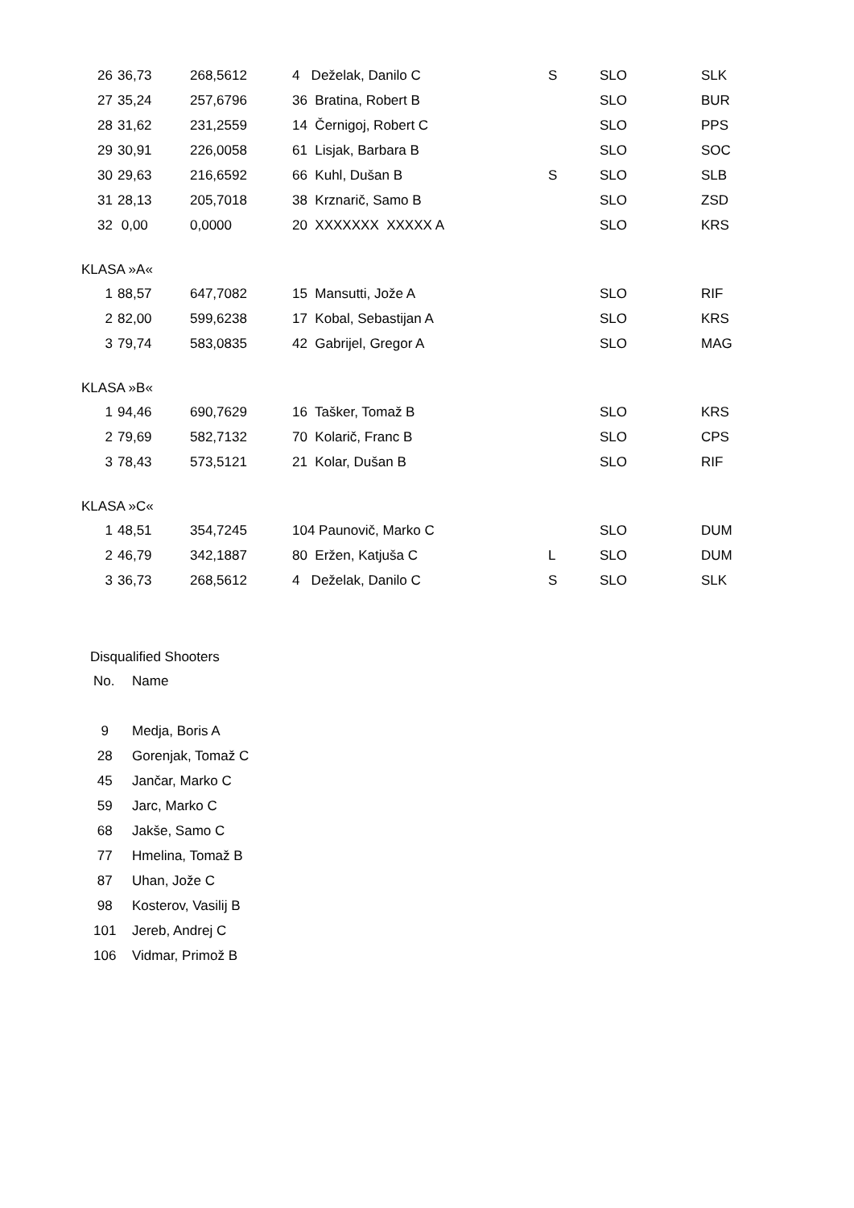| 26 | 36,73 | 268,5612 | 4 Deželak, Danilo C | S | SLO | SLK |
| 27 | 35,24 | 257,6796 | 36 Bratina, Robert B | | SLO | BUR |
| 28 | 31,62 | 231,2559 | 14 Černigoj, Robert C | | SLO | PPS |
| 29 | 30,91 | 226,0058 | 61 Lisjak, Barbara B | | SLO | SOC |
| 30 | 29,63 | 216,6592 | 66 Kuhl, Dušan B | S | SLO | SLB |
| 31 | 28,13 | 205,7018 | 38 Krznarič, Samo B | | SLO | ZSD |
| 32 | 0,00 | 0,0000 | 20 XXXXXXX XXXXX A | | SLO | KRS |
KLASA »A«
| 1 | 88,57 | 647,7082 | 15 Mansutti, Jože A | | SLO | RIF |
| 2 | 82,00 | 599,6238 | 17 Kobal, Sebastijan A | | SLO | KRS |
| 3 | 79,74 | 583,0835 | 42 Gabrijel, Gregor A | | SLO | MAG |
KLASA »B«
| 1 | 94,46 | 690,7629 | 16 Tašker, Tomaž B | | SLO | KRS |
| 2 | 79,69 | 582,7132 | 70 Kolarič, Franc B | | SLO | CPS |
| 3 | 78,43 | 573,5121 | 21 Kolar, Dušan B | | SLO | RIF |
KLASA »C«
| 1 | 48,51 | 354,7245 | 104 Paunovič, Marko C | | SLO | DUM |
| 2 | 46,79 | 342,1887 | 80 Eržen, Katjuša C | L | SLO | DUM |
| 3 | 36,73 | 268,5612 | 4 Deželak, Danilo C | S | SLO | SLK |
Disqualified Shooters
| No. | Name |
| 9 | Medja, Boris A |
| 28 | Gorenjak, Tomaž C |
| 45 | Jančar, Marko C |
| 59 | Jarc, Marko C |
| 68 | Jakše, Samo C |
| 77 | Hmelina, Tomaž B |
| 87 | Uhan, Jože C |
| 98 | Kosterov, Vasilij B |
| 101 | Jereb, Andrej C |
| 106 | Vidmar, Primož B |